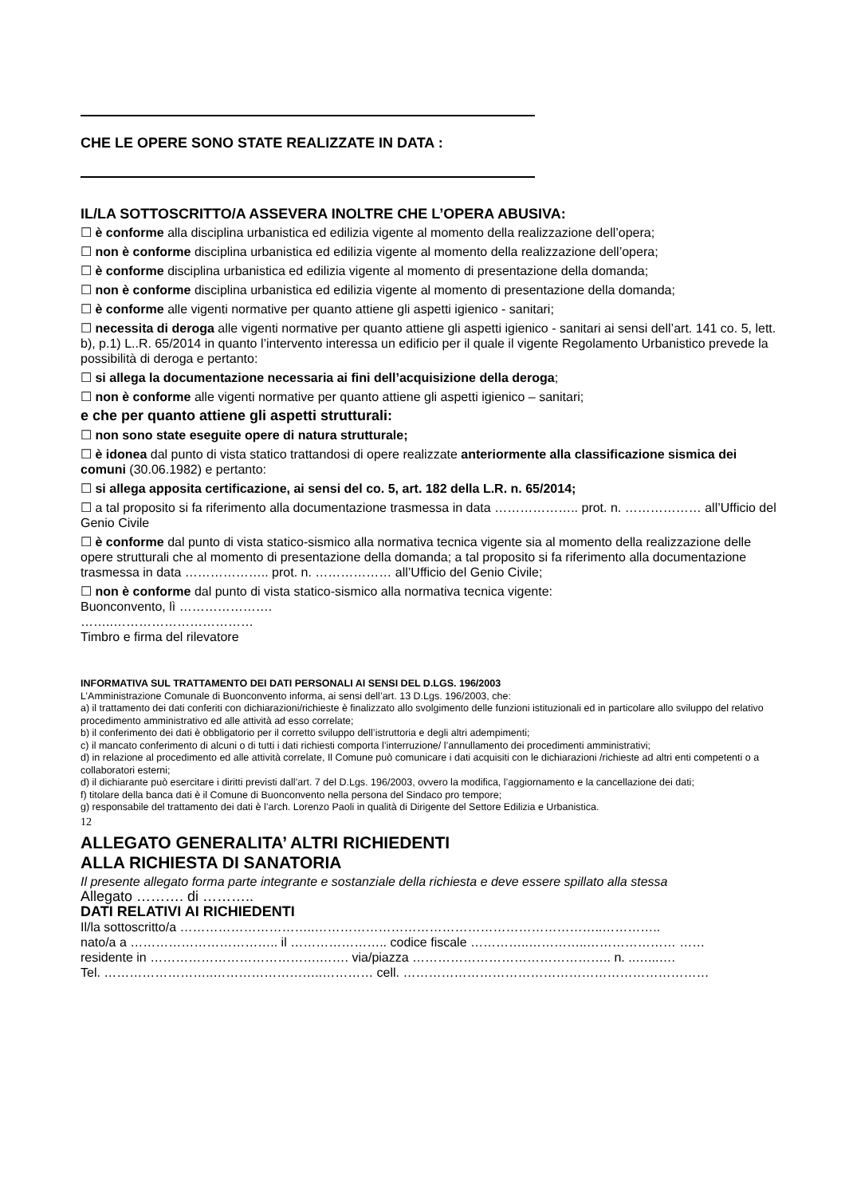CHE LE OPERE SONO STATE REALIZZATE IN DATA :
IL/LA SOTTOSCRITTO/A ASSEVERA INOLTRE CHE L’OPERA ABUSIVA:
☐ è conforme alla disciplina urbanistica ed edilizia vigente al momento della realizzazione dell’opera;
☐ non è conforme disciplina urbanistica ed edilizia vigente al momento della realizzazione dell’opera;
☐ è conforme disciplina urbanistica ed edilizia vigente al momento di presentazione della domanda;
☐ non è conforme disciplina urbanistica ed edilizia vigente al momento di presentazione della domanda;
☐ è conforme alle vigenti normative per quanto attiene gli aspetti igienico - sanitari;
☐ necessita di deroga alle vigenti normative per quanto attiene gli aspetti igienico - sanitari ai sensi dell’art. 141 co. 5, lett. b), p.1) L..R. 65/2014 in quanto l’intervento interessa un edificio per il quale il vigente Regolamento Urbanistico prevede la possibilità di deroga e pertanto:
☐ si allega la documentazione necessaria ai fini dell’acquisizione della deroga;
☐ non è conforme alle vigenti normative per quanto attiene gli aspetti igienico – sanitari;
e che per quanto attiene gli aspetti strutturali:
☐ non sono state eseguite opere di natura strutturale;
☐ è idonea dal punto di vista statico trattandosi di opere realizzate anteriormente alla classificazione sismica dei comuni (30.06.1982) e pertanto:
☐ si allega apposita certificazione, ai sensi del co. 5, art. 182 della L.R. n. 65/2014;
☐ a tal proposito si fa riferimento alla documentazione trasmessa in data ……………….. prot. n. ……………… all’Ufficio del Genio Civile
☐ è conforme dal punto di vista statico-sismico alla normativa tecnica vigente sia al momento della realizzazione delle opere strutturali che al momento di presentazione della domanda; a tal proposito si fa riferimento alla documentazione trasmessa in data ……………….. prot. n. ……………… all’Ufficio del Genio Civile;
☐ non è conforme dal punto di vista statico-sismico alla normativa tecnica vigente:
Buonconvento, lì ………………….
……..……………………………
Timbro e firma del rilevatore
INFORMATIVA SUL TRATTAMENTO DEI DATI PERSONALI AI SENSI DEL D.LGS. 196/2003
L’Amministrazione Comunale di Buonconvento informa, ai sensi dell’art. 13 D.Lgs. 196/2003, che:
a) il trattamento dei dati conferiti con dichiarazioni/richieste è finalizzato allo svolgimento delle funzioni istituzionali ed in particolare allo sviluppo del relativo procedimento amministrativo ed alle attività ad esso correlate;
b) il conferimento dei dati è obbligatorio per il corretto sviluppo dell’istruttoria e degli altri adempimenti;
c) il mancato conferimento di alcuni o di tutti i dati richiesti comporta l’interruzione/ l’annullamento dei procedimenti amministrativi;
d) in relazione al procedimento ed alle attività correlate, Il Comune può comunicare i dati acquisiti con le dichiarazioni /richieste ad altri enti competenti o a collaboratori esterni;
d) il dichiarante può esercitare i diritti previsti dall’art. 7 del D.Lgs. 196/2003, ovvero la modifica, l’aggiornamento e la cancellazione dei dati;
f) titolare della banca dati è il Comune di Buonconvento nella persona del Sindaco pro tempore;
g) responsabile del trattamento dei dati è l’arch. Lorenzo Paoli in qualità di Dirigente del Settore Edilizia e Urbanistica.
12
ALLEGATO GENERALITA’ ALTRI RICHIEDENTI
ALLA RICHIESTA DI SANATORIA
Il presente allegato forma parte integrante e sostanziale della richiesta e deve essere spillato alla stessa
Allegato ………. di ………..
DATI RELATIVI AI RICHIEDENTI
Il/la sottoscritto/a …………………………..…………………………………………………………..…………..
nato/a a …………………………….. il ………………….. codice fiscale …………..…………..………………… ……
residente in ………………………………….……. via/piazza ……………………………………….. n. ..…...….
Tel. ……………………..……………………..………… cell. ………………………………………………………………